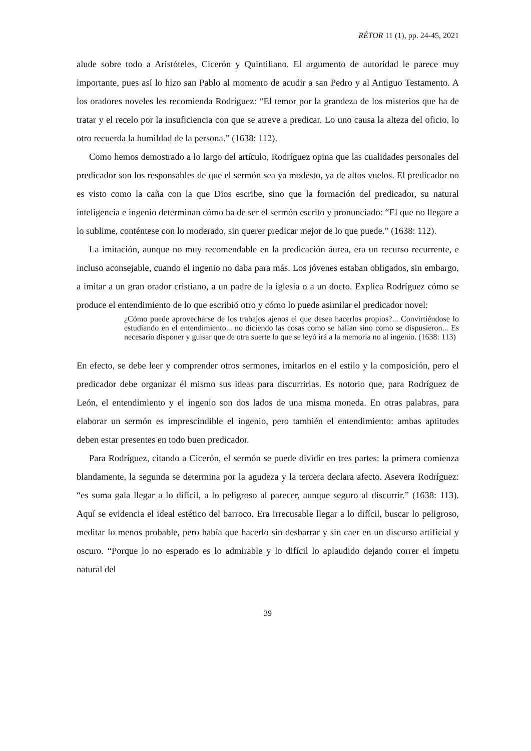RÉTOR 11 (1), pp. 24-45, 2021
alude sobre todo a Aristóteles, Cicerón y Quintiliano. El argumento de autoridad le parece muy importante, pues así lo hizo san Pablo al momento de acudir a san Pedro y al Antiguo Testamento. A los oradores noveles les recomienda Rodríguez: “El temor por la grandeza de los misterios que ha de tratar y el recelo por la insuficiencia con que se atreve a predicar. Lo uno causa la alteza del oficio, lo otro recuerda la humildad de la persona.” (1638: 112).
Como hemos demostrado a lo largo del artículo, Rodríguez opina que las cualidades personales del predicador son los responsables de que el sermón sea ya modesto, ya de altos vuelos. El predicador no es visto como la caña con la que Dios escribe, sino que la formación del predicador, su natural inteligencia e ingenio determinan cómo ha de ser el sermón escrito y pronunciado: “El que no llegare a lo sublime, conténtese con lo moderado, sin querer predicar mejor de lo que puede.” (1638: 112).
La imitación, aunque no muy recomendable en la predicación áurea, era un recurso recurrente, e incluso aconsejable, cuando el ingenio no daba para más. Los jóvenes estaban obligados, sin embargo, a imitar a un gran orador cristiano, a un padre de la iglesia o a un docto. Explica Rodríguez cómo se produce el entendimiento de lo que escribió otro y cómo lo puede asimilar el predicador novel:
¿Cómo puede aprovecharse de los trabajos ajenos el que desea hacerlos propios?... Convirtiéndose lo estudiando en el entendimiento... no diciendo las cosas como se hallan sino como se dispusieron... Es necesario disponer y guisar que de otra suerte lo que se leyó irá a la memoria no al ingenio. (1638: 113)
En efecto, se debe leer y comprender otros sermones, imitarlos en el estilo y la composición, pero el predicador debe organizar él mismo sus ideas para discurrirlas. Es notorio que, para Rodríguez de León, el entendimiento y el ingenio son dos lados de una misma moneda. En otras palabras, para elaborar un sermón es imprescindible el ingenio, pero también el entendimiento: ambas aptitudes deben estar presentes en todo buen predicador.
Para Rodríguez, citando a Cicerón, el sermón se puede dividir en tres partes: la primera comienza blandamente, la segunda se determina por la agudeza y la tercera declara afecto. Asevera Rodríguez: “es suma gala llegar a lo difícil, a lo peligroso al parecer, aunque seguro al discurrir.” (1638: 113). Aquí se evidencia el ideal estético del barroco. Era irrecusable llegar a lo difícil, buscar lo peligroso, meditar lo menos probable, pero había que hacerlo sin desbarrar y sin caer en un discurso artificial y oscuro. “Porque lo no esperado es lo admirable y lo difícil lo aplaudido dejando correr el ímpetu natural del
39